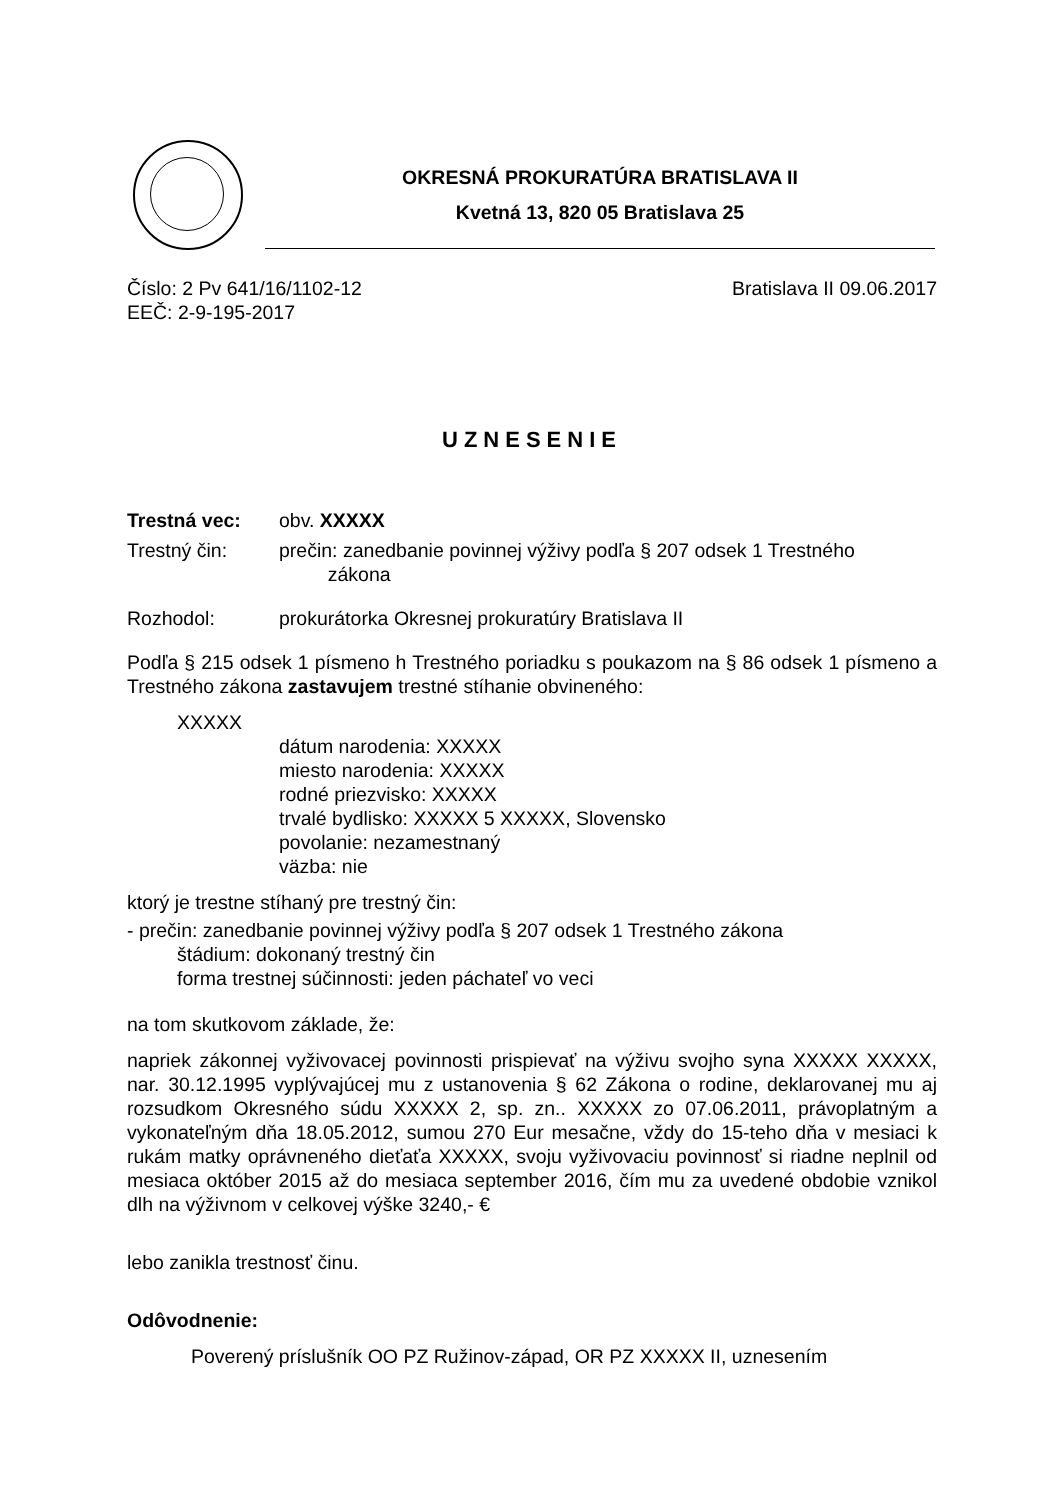OKRESNÁ PROKURATÚRA BRATISLAVA II
Kvetná 13, 820 05 Bratislava 25
Číslo: 2 Pv 641/16/1102-12 Bratislava II 09.06.2017
EEČ: 2-9-195-2017
UZNESENIE
Trestná vec: obv. XXXXX
Trestný čin: prečin: zanedbanie povinnej výživy podľa § 207 odsek 1 Trestného
zákona
Rozhodol: prokurátorka Okresnej prokuratúry Bratislava II
Podľa § 215 odsek 1 písmeno h Trestného poriadku s poukazom na § 86 odsek 1 písmeno a Trestného zákona zastavujem trestné stíhanie obvineného:
XXXXX
dátum narodenia: XXXXX
miesto narodenia: XXXXX
rodné priezvisko: XXXXX
trvalé bydlisko: XXXXX 5 XXXXX, Slovensko
povolanie: nezamestnaný
väzba: nie
ktorý je trestne stíhaný pre trestný čin:
- prečin: zanedbanie povinnej výživy podľa § 207 odsek 1 Trestného zákona
štádium: dokonaný trestný čin
forma trestnej súčinnosti: jeden páchateľ vo veci
na tom skutkovom základe, že:
napriek zákonnej vyživovacej povinnosti prispievať na výživu svojho syna XXXXX XXXXX, nar. 30.12.1995 vyplývajúcej mu z ustanovenia § 62 Zákona o rodine, deklarovanej mu aj rozsudkom Okresného súdu XXXXX 2, sp. zn.. XXXXX zo 07.06.2011, právoplatným a vykonateľným dňa 18.05.2012, sumou 270 Eur mesačne, vždy do 15-teho dňa v mesiaci k rukám matky oprávneného dieťaťa XXXXX, svoju vyživovaciu povinnosť si riadne neplnil od mesiaca október 2015 až do mesiaca september 2016, čím mu za uvedené obdobie vznikol dlh na výživnom v celkovej výške 3240,- €
lebo zanikla trestnosť činu.
Odôvodnenie:
Poverený príslušník OO PZ Ružinov-západ, OR PZ XXXXX II, uznesením